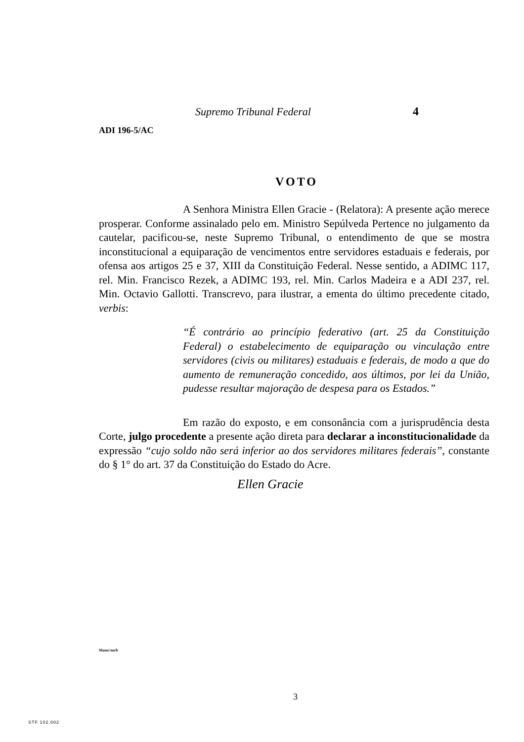Supremo Tribunal Federal 4
ADI 196-5/AC
VOTO
A Senhora Ministra Ellen Gracie - (Relatora): A presente ação merece prosperar. Conforme assinalado pelo em. Ministro Sepúlveda Pertence no julgamento da cautelar, pacificou-se, neste Supremo Tribunal, o entendimento de que se mostra inconstitucional a equiparação de vencimentos entre servidores estaduais e federais, por ofensa aos artigos 25 e 37, XIII da Constituição Federal. Nesse sentido, a ADIMC 117, rel. Min. Francisco Rezek, a ADIMC 193, rel. Min. Carlos Madeira e a ADI 237, rel. Min. Octavio Gallotti. Transcrevo, para ilustrar, a ementa do último precedente citado, verbis:
“É contrário ao princípio federativo (art. 25 da Constituição Federal) o estabelecimento de equiparação ou vinculação entre servidores (civis ou militares) estaduais e federais, de modo a que do aumento de remuneração concedido, aos últimos, por lei da União, pudesse resultar majoração de despesa para os Estados.”
Em razão do exposto, e em consonância com a jurisprudência desta Corte, julgo procedente a presente ação direta para declarar a inconstitucionalidade da expressão “cujo soldo não será inferior ao dos servidores militares federais”, constante do § 1° do art. 37 da Constituição do Estado do Acre.
Ellen Gracie
Mamc/mrb
3
STF 102.002